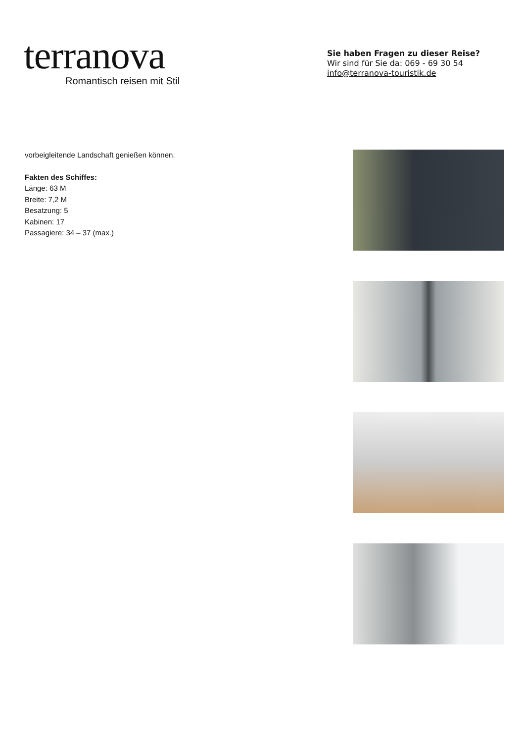terranova
Romantisch reisen mit Stil
Sie haben Fragen zu dieser Reise?
Wir sind für Sie da: 069 - 69 30 54
info@terranova-touristik.de
vorbeigleitende Landschaft genießen können.
Fakten des Schiffes:
Länge: 63 M
Breite: 7,2 M
Besatzung: 5
Kabinen: 17
Passagiere: 34 – 37 (max.)